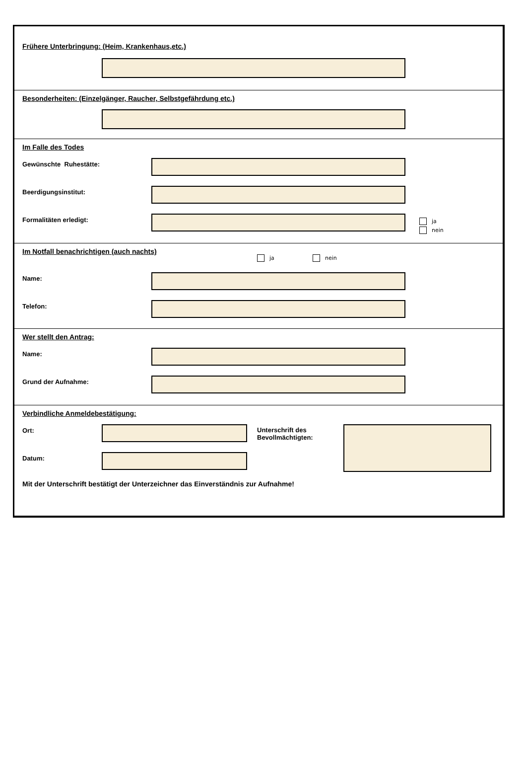Frühere Unterbringung: (Heim, Krankenhaus,etc.)
Besonderheiten: (Einzelgänger, Raucher, Selbstgefährdung etc.)
Im Falle des Todes
Gewünschte Ruhestätte:
Beerdigungsinstitut:
Formalitäten erledigt:
ja
nein
Im Notfall benachrichtigen (auch nachts)
ja nein
Name:
Telefon:
Wer stellt den Antrag:
Name:
Grund der Aufnahme:
Verbindliche Anmeldebestätigung:
Ort:
Datum:
Unterschrift des Bevollmächtigten:
Mit der Unterschrift bestätigt der Unterzeichner das Einverständnis zur Aufnahme!